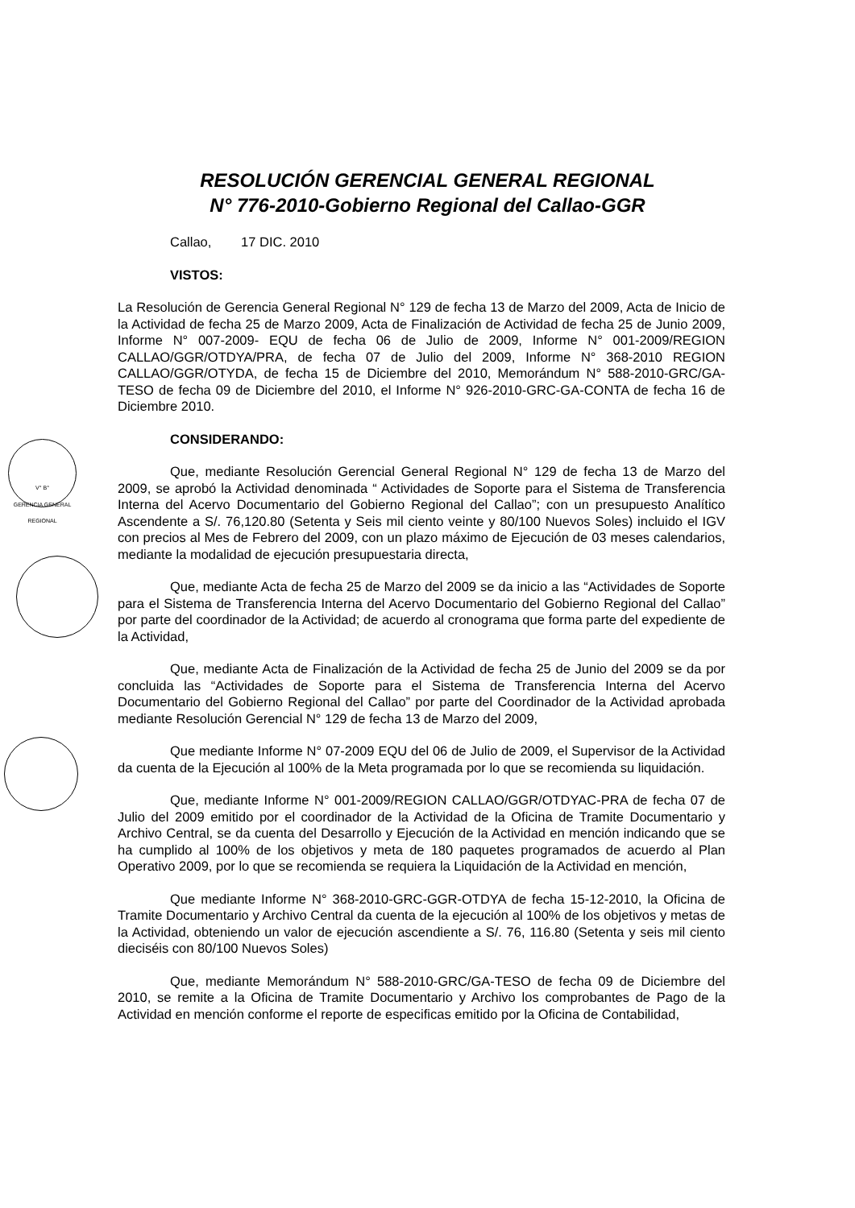RESOLUCIÓN GERENCIAL GENERAL REGIONAL
N° 776-2010-Gobierno Regional del Callao-GGR
V° B°
GERENCIA GENERAL REGIONAL
Callao, 17 DIC. 2010
VISTOS:
La Resolución de Gerencia General Regional N° 129 de fecha 13 de Marzo del 2009, Acta de Inicio de la Actividad de fecha 25 de Marzo 2009, Acta de Finalización de Actividad de fecha 25 de Junio 2009, Informe N° 007-2009- EQU de fecha 06 de Julio de 2009, Informe N° 001-2009/REGION CALLAO/GGR/OTDYA/PRA, de fecha 07 de Julio del 2009, Informe N° 368-2010 REGION CALLAO/GGR/OTYDA, de fecha 15 de Diciembre del 2010, Memorándum N° 588-2010-GRC/GA-TESO de fecha 09 de Diciembre del 2010, el Informe N° 926-2010-GRC-GA-CONTA de fecha 16 de Diciembre 2010.
CONSIDERANDO:
Que, mediante Resolución Gerencial General Regional N° 129 de fecha 13 de Marzo del 2009, se aprobó la Actividad denominada “ Actividades de Soporte para el Sistema de Transferencia Interna del Acervo Documentario del Gobierno Regional del Callao”; con un presupuesto Analítico Ascendente a S/. 76,120.80 (Setenta y Seis mil ciento veinte y 80/100 Nuevos Soles) incluido el IGV con precios al Mes de Febrero del 2009, con un plazo máximo de Ejecución de 03 meses calendarios, mediante la modalidad de ejecución presupuestaria directa,
Que, mediante Acta de fecha 25 de Marzo del 2009 se da inicio a las “Actividades de Soporte para el Sistema de Transferencia Interna del Acervo Documentario del Gobierno Regional del Callao” por parte del coordinador de la Actividad; de acuerdo al cronograma que forma parte del expediente de la Actividad,
Que, mediante Acta de Finalización de la Actividad de fecha 25 de Junio del 2009 se da por concluida las “Actividades de Soporte para el Sistema de Transferencia Interna del Acervo Documentario del Gobierno Regional del Callao” por parte del Coordinador de la Actividad aprobada mediante Resolución Gerencial N° 129 de fecha 13 de Marzo del 2009,
Que mediante Informe N° 07-2009 EQU del 06 de Julio de 2009, el Supervisor de la Actividad da cuenta de la Ejecución al 100% de la Meta programada por lo que se recomienda su liquidación.
Que, mediante Informe N° 001-2009/REGION CALLAO/GGR/OTDYAC-PRA de fecha 07 de Julio del 2009 emitido por el coordinador de la Actividad de la Oficina de Tramite Documentario y Archivo Central, se da cuenta del Desarrollo y Ejecución de la Actividad en mención indicando que se ha cumplido al 100% de los objetivos y meta de 180 paquetes programados de acuerdo al Plan Operativo 2009, por lo que se recomienda se requiera la Liquidación de la Actividad en mención,
Que mediante Informe N° 368-2010-GRC-GGR-OTDYA de fecha 15-12-2010, la Oficina de Tramite Documentario y Archivo Central da cuenta de la ejecución al 100% de los objetivos y metas de la Actividad, obteniendo un valor de ejecución ascendiente a S/. 76, 116.80 (Setenta y seis mil ciento dieciséis con 80/100 Nuevos Soles)
Que, mediante Memorándum N° 588-2010-GRC/GA-TESO de fecha 09 de Diciembre del 2010, se remite a la Oficina de Tramite Documentario y Archivo los comprobantes de Pago de la Actividad en mención conforme el reporte de especificas emitido por la Oficina de Contabilidad,